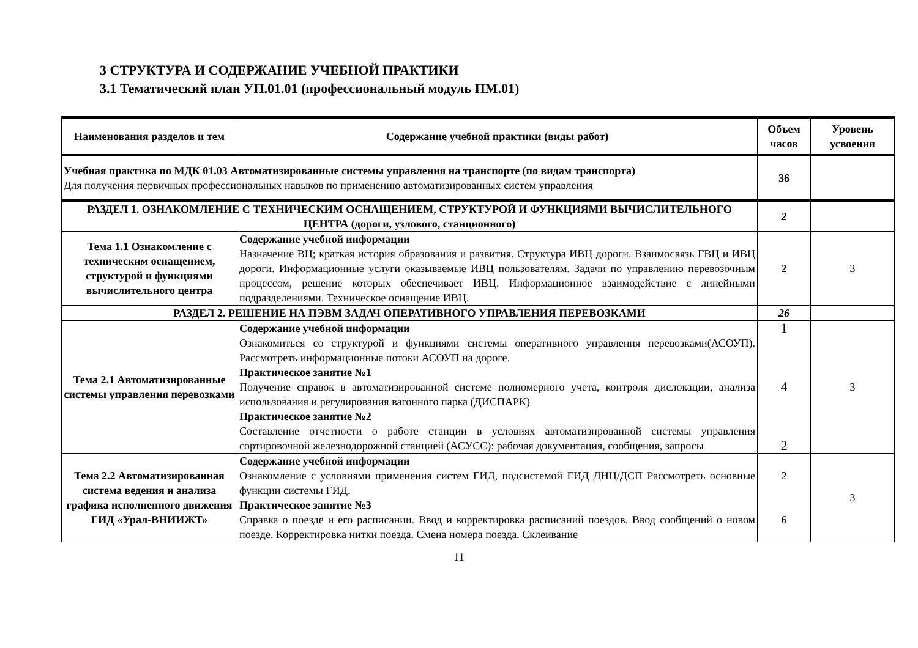3 СТРУКТУРА И СОДЕРЖАНИЕ УЧЕБНОЙ ПРАКТИКИ
3.1 Тематический план УП.01.01 (профессиональный модуль ПМ.01)
| Наименования разделов и тем | Содержание учебной практики (виды работ) | Объем часов | Уровень усвоения |
| --- | --- | --- | --- |
| Учебная практика по МДК 01.03 Автоматизированные системы управления на транспорте (по видам транспорта) Для получения первичных профессиональных навыков по применению автоматизированных систем управления | | 36 | |
| РАЗДЕЛ 1. ОЗНАКОМЛЕНИЕ С ТЕХНИЧЕСКИМ ОСНАЩЕНИЕМ, СТРУКТУРОЙ И ФУНКЦИЯМИ ВЫЧИСЛИТЕЛЬНОГО ЦЕНТРА (дороги, узлового, станционного) | | 2 | |
| Тема 1.1 Ознакомление с техническим оснащением, структурой и функциями вычислительного центра | Содержание учебной информации Назначение ВЦ; краткая история образования и развития. Структура ИВЦ дороги. Взаимосвязь ГВЦ и ИВЦ дороги. Информационные услуги оказываемые ИВЦ пользователям. Задачи по управлению перевозочным процессом, решение которых обеспечивает ИВЦ. Информационное взаимодействие с линейными подразделениями. Техническое оснащение ИВЦ. | 2 | 3 |
| РАЗДЕЛ 2. РЕШЕНИЕ НА ПЭВМ ЗАДАЧ ОПЕРАТИВНОГО УПРАВЛЕНИЯ ПЕРЕВОЗКАМИ | | 26 | |
| Тема 2.1 Автоматизированные системы управления перевозками | Содержание учебной информации Ознакомиться со структурой и функциями системы оперативного управления перевозками(АСОУП). Рассмотреть информационные потоки АСОУП на дороге. Практическое занятие №1 Получение справок в автоматизированной системе полномерного учета, контроля дислокации, анализа использования и регулирования вагонного парка (ДИСПАРК) Практическое занятие №2 Составление отчетности о работе станции в условиях автоматизированной системы управления сортировочной железнодорожной станцией (АСУСС): рабочая документация, сообщения, запросы | 1 4 2 | 3 |
| Тема 2.2 Автоматизированная система ведения и анализа графика исполненного движения ГИД «Урал-ВНИИЖТ» | Содержание учебной информации Ознакомление с условиями применения систем ГИД, подсистемой ГИД ДНЦ/ДСП Рассмотреть основные функции системы ГИД. Практическое занятие №3 Справка о поезде и его расписании. Ввод и корректировка расписаний поездов. Ввод сообщений о новом поезде. Корректировка нитки поезда. Смена номера поезда. Склеивание | 2 6 | 3 |
11